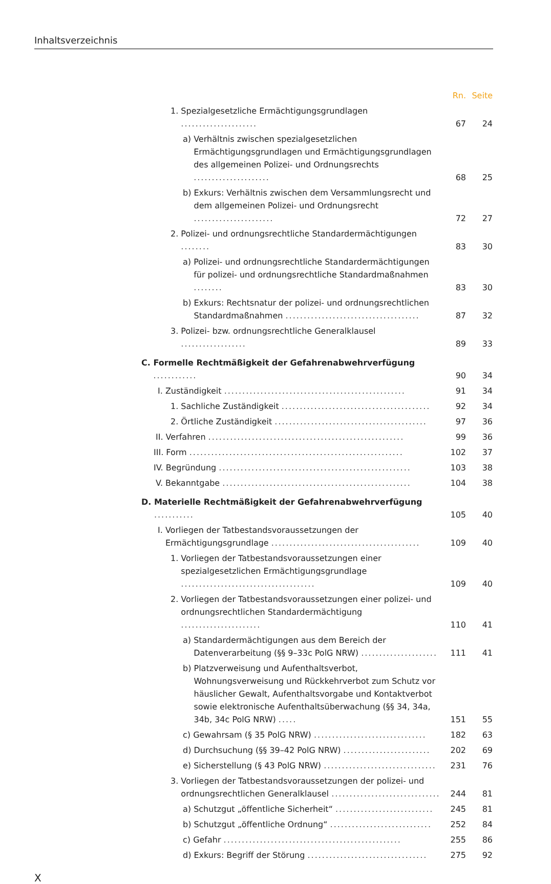Inhaltsverzeichnis
Rn.
Seite
1. Spezialgesetzliche Ermächtigungsgrundlagen .....................
67
24
a) Verhältnis zwischen spezialgesetzlichen Ermächtigungsgrundlagen und Ermächtigungsgrundlagen des allgemeinen Polizei- und Ordnungsrechts .....................
68
25
b) Exkurs: Verhältnis zwischen dem Versammlungsrecht und dem allgemeinen Polizei- und Ordnungsrecht ......................
72
27
2. Polizei- und ordnungsrechtliche Standardermächtigungen ........
83
30
a) Polizei- und ordnungsrechtliche Standardermächtigungen für polizei- und ordnungsrechtliche Standardmaßnahmen ........
83
30
b) Exkurs: Rechtsnatur der polizei- und ordnungsrechtlichen Standardmaßnahmen .....................................
87
32
3. Polizei- bzw. ordnungsrechtliche Generalklausel ..................
89
33
C. Formelle Rechtmäßigkeit der Gefahrenabwehrverfügung ............
90
34
I. Zuständigkeit ..................................................
91
34
1. Sachliche Zuständigkeit .........................................
92
34
2. Örtliche Zuständigkeit ..........................................
97
36
II. Verfahren ......................................................
99
36
III. Form ...........................................................
102
37
IV. Begründung .....................................................
103
38
V. Bekanntgabe ....................................................
104
38
D. Materielle Rechtmäßigkeit der Gefahrenabwehrverfügung ...........
105
40
I. Vorliegen der Tatbestandsvoraussetzungen der Ermächtigungsgrundlage .........................................
109
40
1. Vorliegen der Tatbestandsvoraussetzungen einer spezialgesetzlichen Ermächtigungsgrundlage .....................................
109
40
2. Vorliegen der Tatbestandsvoraussetzungen einer polizei- und ordnungsrechtlichen Standardermächtigung ......................
110
41
a) Standardermächtigungen aus dem Bereich der Datenverarbeitung (§§ 9–33c PolG NRW) .....................
111
41
b) Platzverweisung und Aufenthaltsverbot, Wohnungsverweisung und Rückkehrverbot zum Schutz vor häuslicher Gewalt, Aufenthaltsvorgabe und Kontaktverbot sowie elektronische Aufenthaltsüberwachung (§§ 34, 34a, 34b, 34c PolG NRW) .....
151
55
c) Gewahrsam (§ 35 PolG NRW) ...............................
182
63
d) Durchsuchung (§§ 39–42 PolG NRW) ........................
202
69
e) Sicherstellung (§ 43 PolG NRW) ...............................
231
76
3. Vorliegen der Tatbestandsvoraussetzungen der polizei- und ordnungsrechtlichen Generalklausel ..............................
244
81
a) Schutzgut „öffentliche Sicherheit“ ...........................
245
81
b) Schutzgut „öffentliche Ordnung“ ............................
252
84
c) Gefahr .................................................
255
86
d) Exkurs: Begriff der Störung .................................
275
92
X